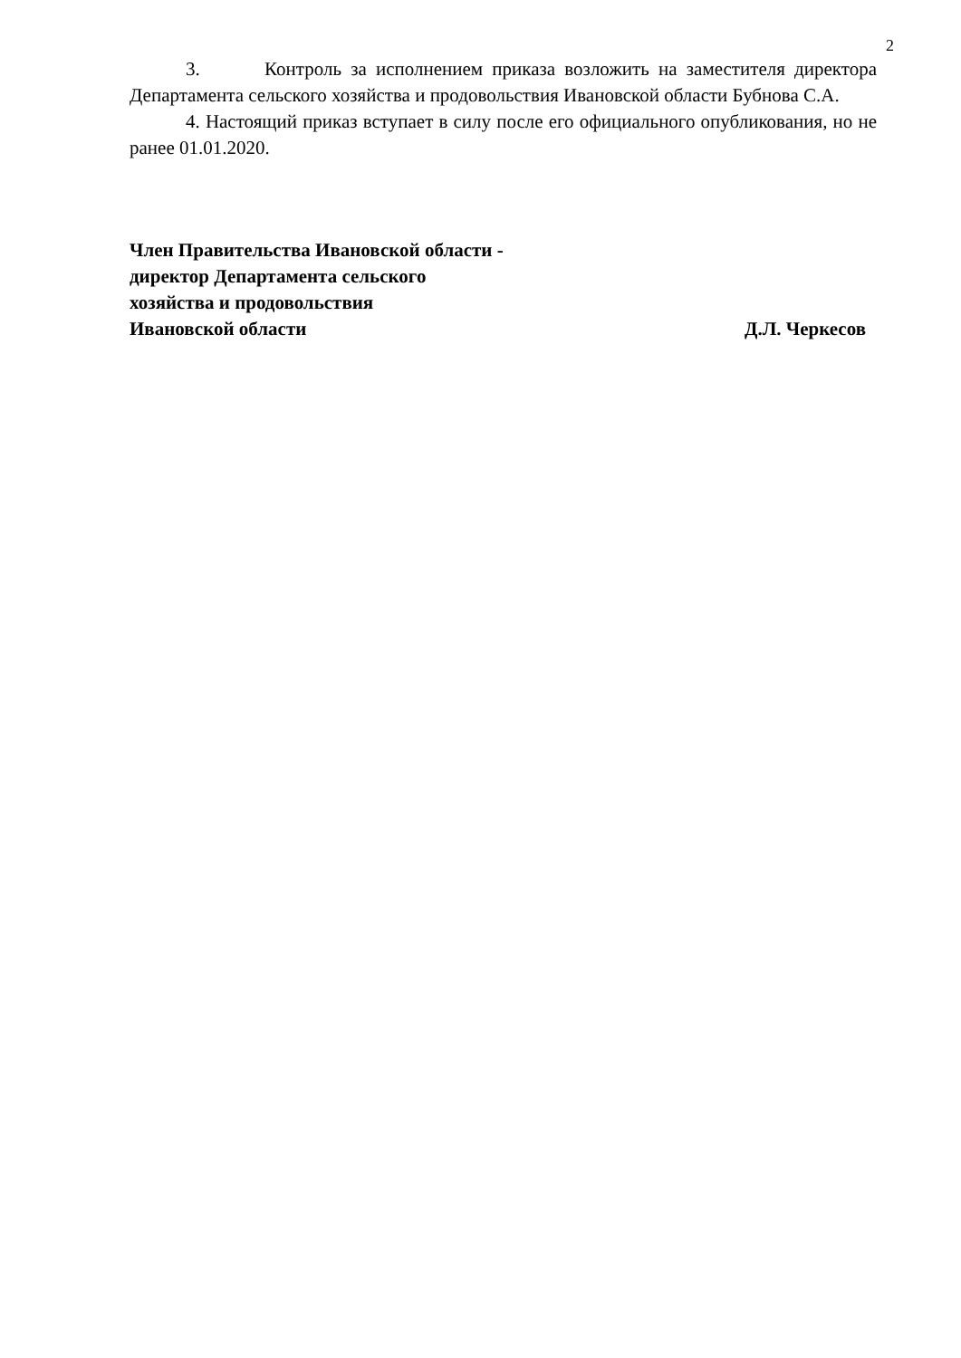2
3. Контроль за исполнением приказа возложить на заместителя директора Департамента сельского хозяйства и продовольствия Ивановской области Бубнова С.А.
4. Настоящий приказ вступает в силу после его официального опубликования, но не ранее 01.01.2020.
Член Правительства Ивановской области -
директор Департамента сельского
хозяйства и продовольствия
Ивановской области Д.Л. Черкесов